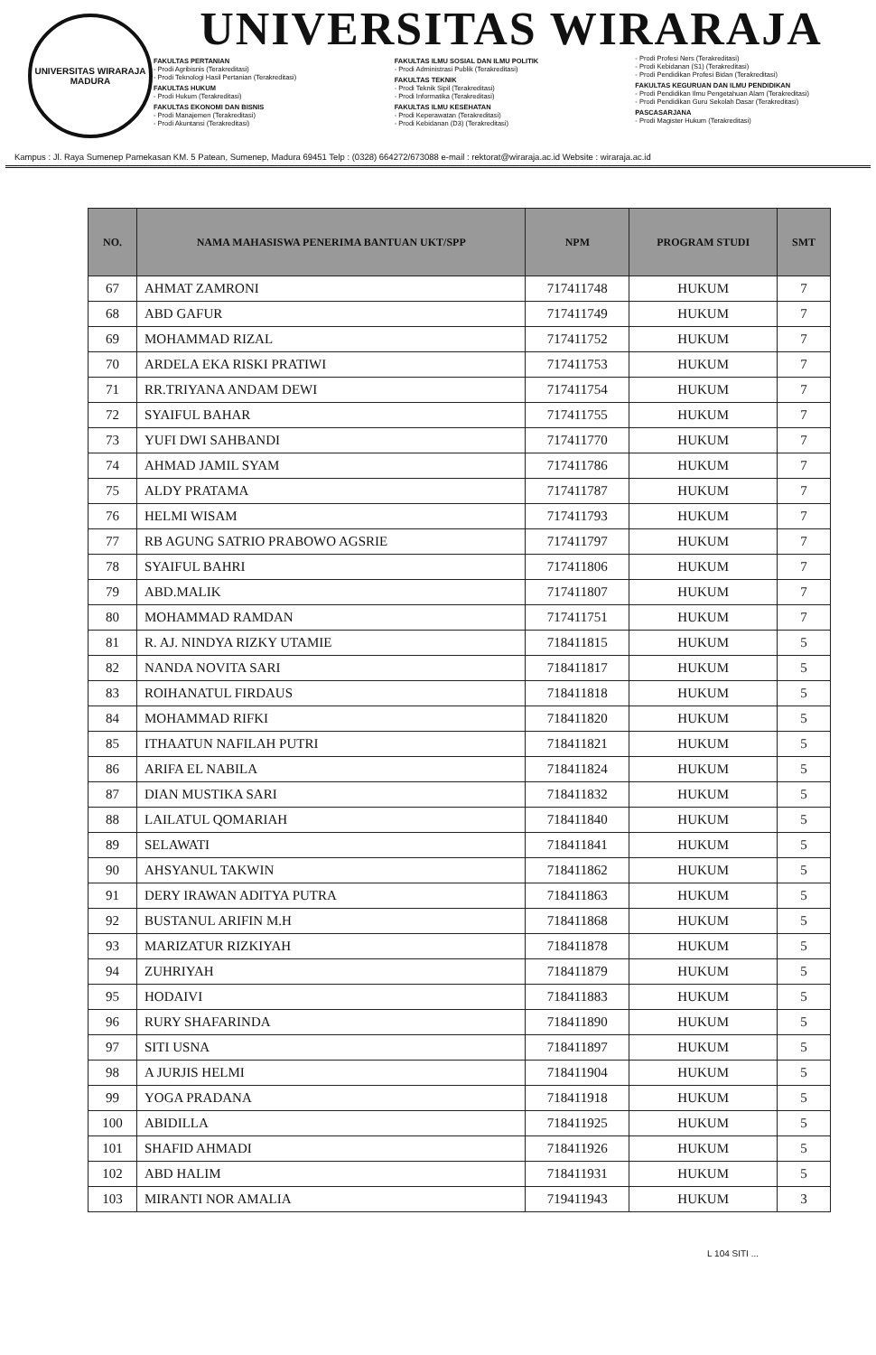UNIVERSITAS WIRARAJA
MADURA
UNIVERSITAS WIRARAJA
FAKULTAS PERTANIAN
- Prodi Agribisnis (Terakreditasi)
- Prodi Teknologi Hasil Pertanian (Terakreditasi)
FAKULTAS HUKUM
- Prodi Hukum (Terakreditasi)
FAKULTAS EKONOMI DAN BISNIS
- Prodi Manajemen (Terakreditasi)
- Prodi Akuntansi (Terakreditasi)
FAKULTAS ILMU SOSIAL DAN ILMU POLITIK
- Prodi Administrasi Publik (Terakreditasi)
FAKULTAS TEKNIK
- Prodi Teknik Sipil (Terakreditasi)
- Prodi Informatika (Terakreditasi)
FAKULTAS ILMU KESEHATAN
- Prodi Keperawatan (Terakreditasi)
- Prodi Kebidanan (D3) (Terakreditasi)
- Prodi Profesi Ners (Terakreditasi)
- Prodi Kebidanan (S1) (Terakreditasi)
- Prodi Pendidikan Profesi Bidan (Terakreditasi)
FAKULTAS KEGURUAN DAN ILMU PENDIDIKAN
- Prodi Pendidikan Ilmu Pengetahuan Alam (Terakreditasi)
- Prodi Pendidikan Guru Sekolah Dasar (Terakreditasi)
PASCASARJANA
- Prodi Magister Hukum (Terakreditasi)
Kampus : Jl. Raya Sumenep Pamekasan KM. 5 Patean, Sumenep, Madura 69451 Telp : (0328) 664272/673088 e-mail : rektorat@wiraraja.ac.id Website : wiraraja.ac.id
| NO. | NAMA MAHASISWA PENERIMA BANTUAN UKT/SPP | NPM | PROGRAM STUDI | SMT |
| --- | --- | --- | --- | --- |
| 67 | AHMAT ZAMRONI | 717411748 | HUKUM | 7 |
| 68 | ABD GAFUR | 717411749 | HUKUM | 7 |
| 69 | MOHAMMAD RIZAL | 717411752 | HUKUM | 7 |
| 70 | ARDELA EKA RISKI PRATIWI | 717411753 | HUKUM | 7 |
| 71 | RR.TRIYANA ANDAM DEWI | 717411754 | HUKUM | 7 |
| 72 | SYAIFUL BAHAR | 717411755 | HUKUM | 7 |
| 73 | YUFI DWI SAHBANDI | 717411770 | HUKUM | 7 |
| 74 | AHMAD JAMIL SYAM | 717411786 | HUKUM | 7 |
| 75 | ALDY PRATAMA | 717411787 | HUKUM | 7 |
| 76 | HELMI WISAM | 717411793 | HUKUM | 7 |
| 77 | RB AGUNG SATRIO PRABOWO AGSRIE | 717411797 | HUKUM | 7 |
| 78 | SYAIFUL BAHRI | 717411806 | HUKUM | 7 |
| 79 | ABD.MALIK | 717411807 | HUKUM | 7 |
| 80 | MOHAMMAD RAMDAN | 717411751 | HUKUM | 7 |
| 81 | R. AJ. NINDYA RIZKY UTAMIE | 718411815 | HUKUM | 5 |
| 82 | NANDA NOVITA SARI | 718411817 | HUKUM | 5 |
| 83 | ROIHANATUL FIRDAUS | 718411818 | HUKUM | 5 |
| 84 | MOHAMMAD RIFKI | 718411820 | HUKUM | 5 |
| 85 | ITHAATUN NAFILAH PUTRI | 718411821 | HUKUM | 5 |
| 86 | ARIFA EL NABILA | 718411824 | HUKUM | 5 |
| 87 | DIAN MUSTIKA SARI | 718411832 | HUKUM | 5 |
| 88 | LAILATUL QOMARIAH | 718411840 | HUKUM | 5 |
| 89 | SELAWATI | 718411841 | HUKUM | 5 |
| 90 | AHSYANUL TAKWIN | 718411862 | HUKUM | 5 |
| 91 | DERY IRAWAN ADITYA PUTRA | 718411863 | HUKUM | 5 |
| 92 | BUSTANUL ARIFIN M.H | 718411868 | HUKUM | 5 |
| 93 | MARIZATUR RIZKIYAH | 718411878 | HUKUM | 5 |
| 94 | ZUHRIYAH | 718411879 | HUKUM | 5 |
| 95 | HODAIVI | 718411883 | HUKUM | 5 |
| 96 | RURY SHAFARINDA | 718411890 | HUKUM | 5 |
| 97 | SITI USNA | 718411897 | HUKUM | 5 |
| 98 | A JURJIS HELMI | 718411904 | HUKUM | 5 |
| 99 | YOGA PRADANA | 718411918 | HUKUM | 5 |
| 100 | ABIDILLA | 718411925 | HUKUM | 5 |
| 101 | SHAFID AHMADI | 718411926 | HUKUM | 5 |
| 102 | ABD HALIM | 718411931 | HUKUM | 5 |
| 103 | MIRANTI NOR AMALIA | 719411943 | HUKUM | 3 |
L 104 SITI ...